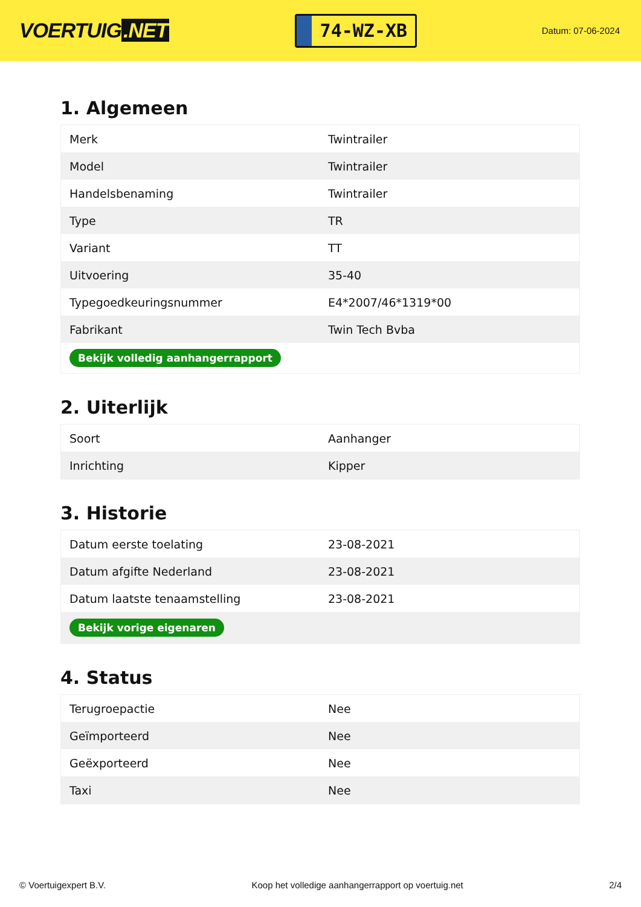VOERTUIG.NET
74-WZ-XB
Datum: 07-06-2024
1. Algemeen
| Merk | Twintrailer |
| Model | Twintrailer |
| Handelsbenaming | Twintrailer |
| Type | TR |
| Variant | TT |
| Uitvoering | 35-40 |
| Typegoedkeuringsnummer | E4*2007/46*1319*00 |
| Fabrikant | Twin Tech Bvba |
| Bekijk volledig aanhangerrapport | |
2. Uiterlijk
| Soort | Aanhanger |
| Inrichting | Kipper |
3. Historie
| Datum eerste toelating | 23-08-2021 |
| Datum afgifte Nederland | 23-08-2021 |
| Datum laatste tenaamstelling | 23-08-2021 |
| Bekijk vorige eigenaren | |
4. Status
| Terugroepactie | Nee |
| Geïmporteerd | Nee |
| Geëxporteerd | Nee |
| Taxi | Nee |
© Voertuigexpert B.V. Koop het volledige aanhangerrapport op voertuig.net 2/4